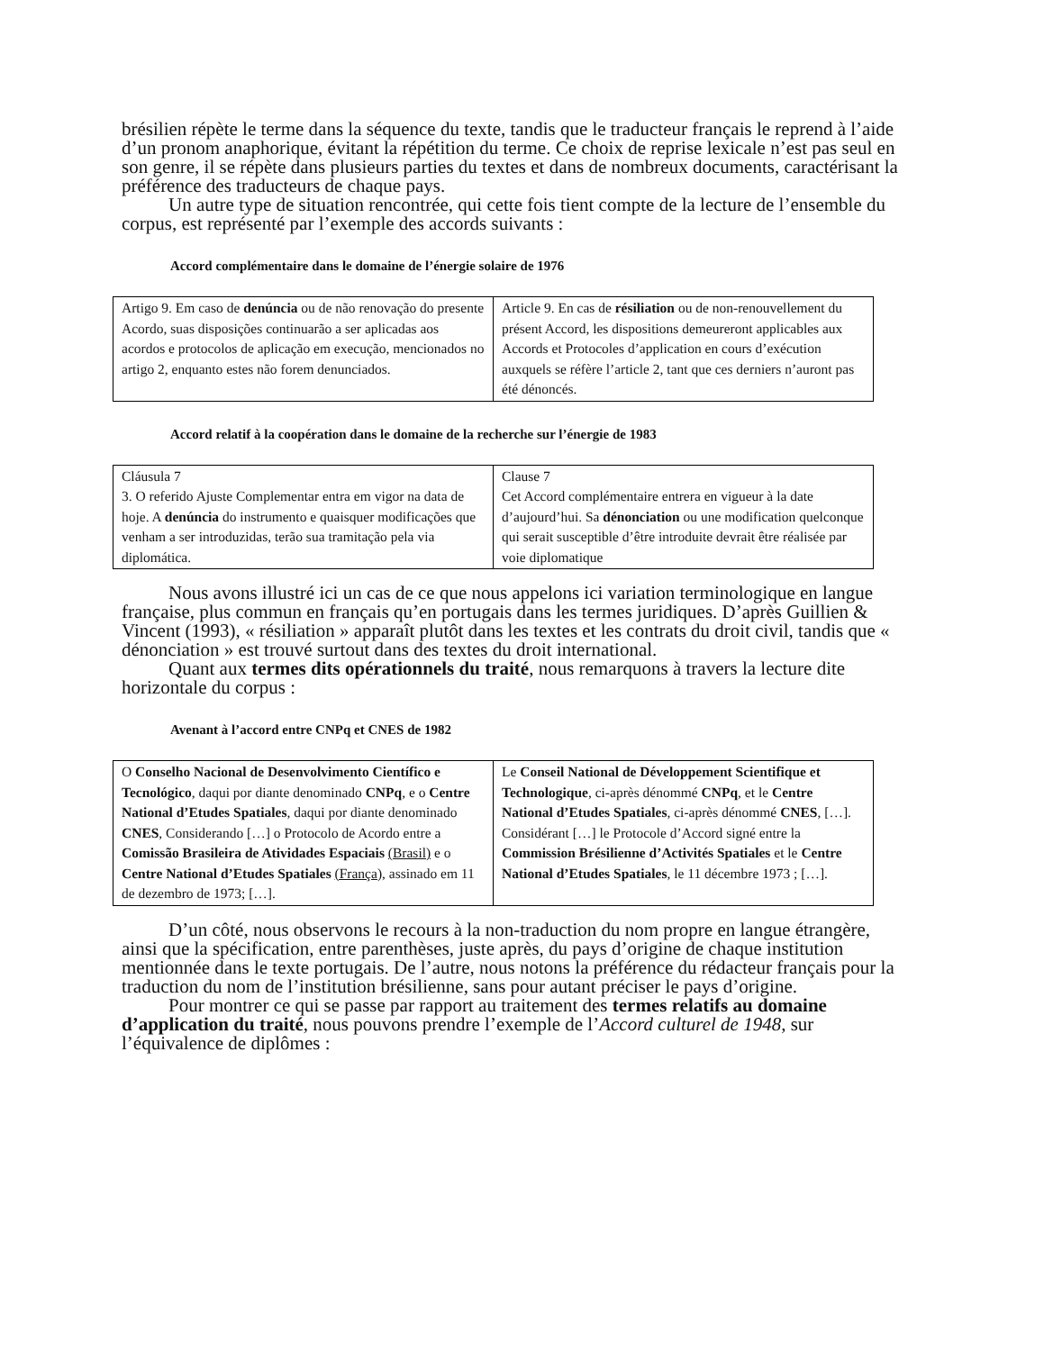brésilien répète le terme dans la séquence du texte, tandis que le traducteur français le reprend à l’aide d’un pronom anaphorique, évitant la répétition du terme. Ce choix de reprise lexicale n’est pas seul en son genre, il se répète dans plusieurs parties du textes et dans de nombreux documents, caractérisant la préférence des traducteurs de chaque pays.
Un autre type de situation rencontrée, qui cette fois tient compte de la lecture de l’ensemble du corpus, est représenté par l’exemple des accords suivants :
Accord complémentaire dans le domaine de l’énergie solaire de 1976
| Artigo 9. Em caso de denúncia ou de não renovação do presente Acordo, suas disposições continuarão a ser aplicadas aos acordos e protocolos de aplicação em execução, mencionados no artigo 2, enquanto estes não forem denunciados. | Article 9. En cas de résiliation ou de non-renouvellement du présent Accord, les dispositions demeureront applicables aux Accords et Protocoles d’application en cours d’exécution auxquels se réfère l’article 2, tant que ces derniers n’auront pas été dénoncés. |
Accord relatif à la coopération dans le domaine de la recherche sur l’énergie de 1983
| Cláusula 7 3. O referido Ajuste Complementar entra em vigor na data de hoje. A denúncia do instrumento e quaisquer modificações que venham a ser introduzidas, terão sua tramitação pela via diplomática. | Clause 7 Cet Accord complémentaire entrera en vigueur à la date d’aujourd’hui. Sa dénonciation ou une modification quelconque qui serait susceptible d’être introduite devrait être réalisée par voie diplomatique |
Nous avons illustré ici un cas de ce que nous appelons ici variation terminologique en langue française, plus commun en français qu’en portugais dans les termes juridiques. D’après Guillien & Vincent (1993), « résiliation » apparaît plutôt dans les textes et les contrats du droit civil, tandis que « dénonciation » est trouvé surtout dans des textes du droit international.
Quant aux termes dits opérationnels du traité, nous remarquons à travers la lecture dite horizontale du corpus :
Avenant à l’accord entre CNPq et CNES de 1982
| O Conselho Nacional de Desenvolvimento Científico e Tecnológico , daqui por diante denominado CNPq , e o Centre National d’Etudes Spatiales , daqui por diante denominado CNES , Considerando […] o Protocolo de Acordo entre a Comissão Brasileira de Atividades Espaciais (Brasil) e o Centre National d’Etudes Spatiales (França) , assinado em 11 de dezembro de 1973; […]. | Le Conseil National de Développement Scientifique et Technologique , ci-après dénommé CNPq , et le Centre National d’Etudes Spatiales , ci-après dénommé CNES , […]. Considérant […] le Protocole d’Accord signé entre la Commission Brésilienne d’Activités Spatiales et le Centre National d’Etudes Spatiales , le 11 décembre 1973 ; […]. |
D’un côté, nous observons le recours à la non-traduction du nom propre en langue étrangère, ainsi que la spécification, entre parenthèses, juste après, du pays d’origine de chaque institution mentionnée dans le texte portugais. De l’autre, nous notons la préférence du rédacteur français pour la traduction du nom de l’institution brésilienne, sans pour autant préciser le pays d’origine.
Pour montrer ce qui se passe par rapport au traitement des termes relatifs au domaine d’application du traité, nous pouvons prendre l’exemple de l’Accord culturel de 1948, sur l’équivalence de diplômes :